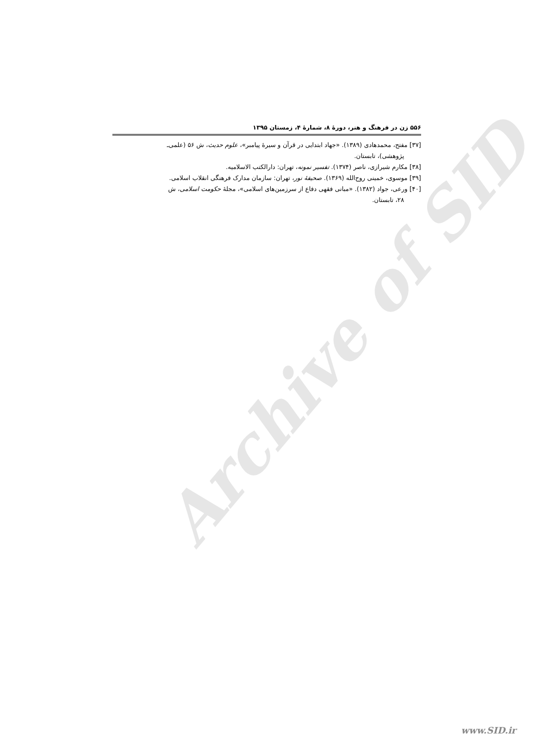Archive of SID
۵۵۶ زن در فرهنگ و هنر، دورهٔ ۸، شمارهٔ ۴، زمستان ۱۳۹۵
[۳۷] مفتح، محمدهادی (۱۳۸۹). «جهاد ابتدایی در قرآن و سیرهٔ پیامبر»، علوم حدیث، ش ۵۶ (علمی‌ـ
پژوهشی)، تابستان.
[۳۸] مکارم شیرازی، ناصر (۱۳۷۴). تفسیر نمونه، تهران: دارالکتب الاسلامیه.
[۳۹] موسوی، خمینی روح‌الله (۱۳۶۹). صحیفهٔ نور، تهران: سازمان مدارک فرهنگی انقلاب اسلامی.
[۴۰] ورعی، جواد (۱۳۸۲). «مبانی فقهی دفاع از سرزمین‌های اسلامی»، مجلهٔ حکومت اسلامی، ش
۲۸، تابستان.
www.SID.ir